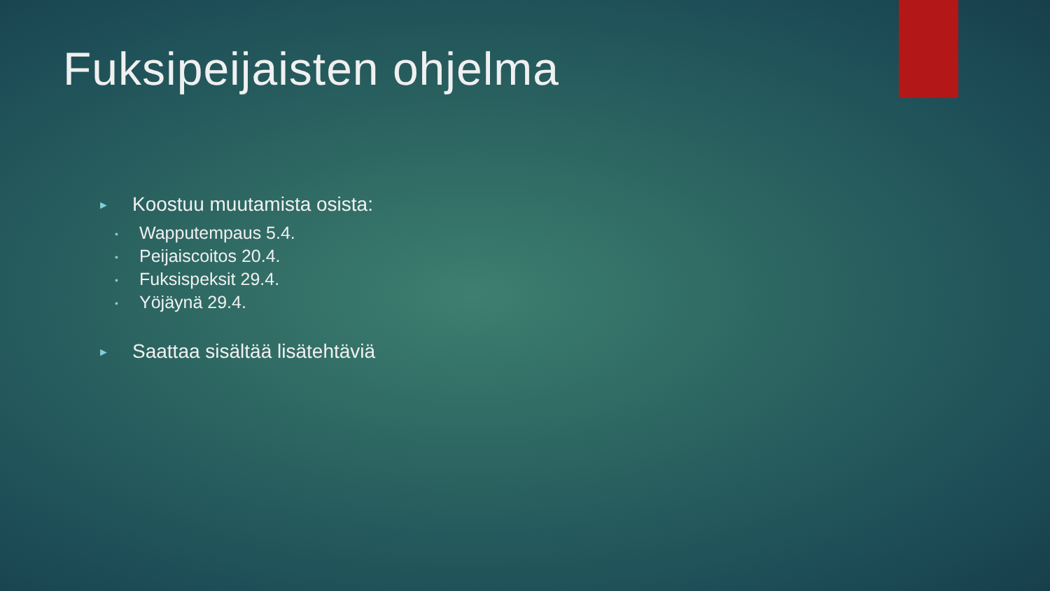Fuksipeijaisten ohjelma
► Koostuu muutamista osista:
• Wapputempaus 5.4.
• Peijaiscoitos 20.4.
• Fuksispeksit 29.4.
• Yöjäynä 29.4.
► Saattaa sisältää lisätehtäviä